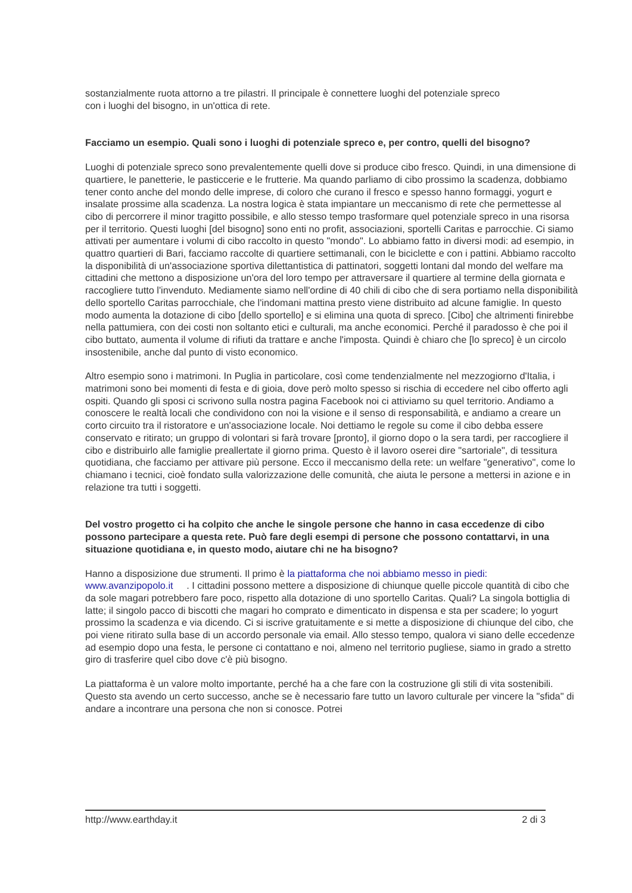sostanzialmente ruota attorno a tre pilastri. Il principale è connettere luoghi del potenziale spreco
con i luoghi del bisogno, in un'ottica di rete.
Facciamo un esempio. Quali sono i luoghi di potenziale spreco e, per contro, quelli del bisogno?
Luoghi di potenziale spreco sono prevalentemente quelli dove si produce cibo fresco. Quindi, in una dimensione di quartiere, le panetterie, le pasticcerie e le frutterie. Ma quando parliamo di cibo prossimo la scadenza, dobbiamo tener conto anche del mondo delle imprese, di coloro che curano il fresco e spesso hanno formaggi, yogurt e insalate prossime alla scadenza. La nostra logica è stata impiantare un meccanismo di rete che permettesse al cibo di percorrere il minor tragitto possibile, e allo stesso tempo trasformare quel potenziale spreco in una risorsa per il territorio. Questi luoghi [del bisogno] sono enti no profit, associazioni, sportelli Caritas e parrocchie. Ci siamo attivati per aumentare i volumi di cibo raccolto in questo "mondo". Lo abbiamo fatto in diversi modi: ad esempio, in quattro quartieri di Bari, facciamo raccolte di quartiere settimanali, con le biciclette e con i pattini. Abbiamo raccolto la disponibilità di un'associazione sportiva dilettantistica di pattinatori, soggetti lontani dal mondo del welfare ma cittadini che mettono a disposizione un'ora del loro tempo per attraversare il quartiere al termine della giornata e raccogliere tutto l'invenduto. Mediamente siamo nell'ordine di 40 chili di cibo che di sera portiamo nella disponibilità dello sportello Caritas parrocchiale, che l'indomani mattina presto viene distribuito ad alcune famiglie. In questo modo aumenta la dotazione di cibo [dello sportello] e si elimina una quota di spreco. [Cibo] che altrimenti finirebbe nella pattumiera, con dei costi non soltanto etici e culturali, ma anche economici. Perché il paradosso è che poi il cibo buttato, aumenta il volume di rifiuti da trattare e anche l'imposta. Quindi è chiaro che [lo spreco] è un circolo insostenibile, anche dal punto di visto economico.
Altro esempio sono i matrimoni. In Puglia in particolare, così come tendenzialmente nel mezzogiorno d'Italia, i matrimoni sono bei momenti di festa e di gioia, dove però molto spesso si rischia di eccedere nel cibo offerto agli ospiti. Quando gli sposi ci scrivono sulla nostra pagina Facebook noi ci attiviamo su quel territorio. Andiamo a conoscere le realtà locali che condividono con noi la visione e il senso di responsabilità, e andiamo a creare un corto circuito tra il ristoratore e un'associazione locale. Noi dettiamo le regole su come il cibo debba essere conservato e ritirato; un gruppo di volontari si farà trovare [pronto], il giorno dopo o la sera tardi, per raccogliere il cibo e distribuirlo alle famiglie preallertate il giorno prima. Questo è il lavoro oserei dire "sartoriale", di tessitura quotidiana, che facciamo per attivare più persone. Ecco il meccanismo della rete: un welfare "generativo", come lo chiamano i tecnici, cioè fondato sulla valorizzazione delle comunità, che aiuta le persone a mettersi in azione e in relazione tra tutti i soggetti.
Del vostro progetto ci ha colpito che anche le singole persone che hanno in casa eccedenze di cibo possono partecipare a questa rete. Può fare degli esempi di persone che possono contattarvi, in una situazione quotidiana e, in questo modo, aiutare chi ne ha bisogno?
Hanno a disposizione due strumenti. Il primo è la piattaforma che noi abbiamo messo in piedi: www.avanzipopolo.it . I cittadini possono mettere a disposizione di chiunque quelle piccole quantità di cibo che da sole magari potrebbero fare poco, rispetto alla dotazione di uno sportello Caritas. Quali? La singola bottiglia di latte; il singolo pacco di biscotti che magari ho comprato e dimenticato in dispensa e sta per scadere; lo yogurt prossimo la scadenza e via dicendo. Ci si iscrive gratuitamente e si mette a disposizione di chiunque del cibo, che poi viene ritirato sulla base di un accordo personale via email. Allo stesso tempo, qualora vi siano delle eccedenze ad esempio dopo una festa, le persone ci contattano e noi, almeno nel territorio pugliese, siamo in grado a stretto giro di trasferire quel cibo dove c'è più bisogno.
La piattaforma è un valore molto importante, perché ha a che fare con la costruzione gli stili di vita sostenibili. Questo sta avendo un certo successo, anche se è necessario fare tutto un lavoro culturale per vincere la "sfida" di andare a incontrare una persona che non si conosce. Potrei
http://www.earthday.it 2 di 3